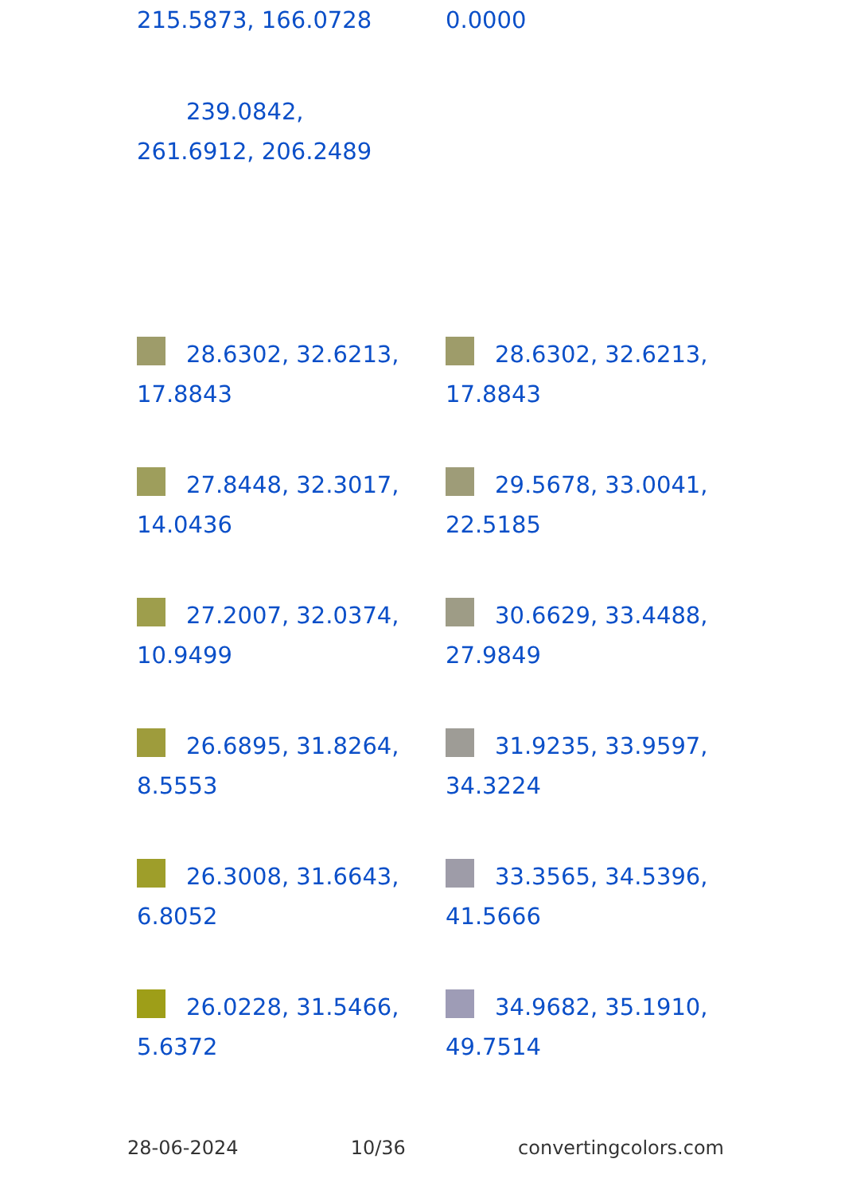215.5873, 166.0728 0.0000
239.0842,
261.6912, 206.2489
28.6302, 32.6213, 17.8843
28.6302, 32.6213, 17.8843
27.8448, 32.3017, 14.0436
29.5678, 33.0041, 22.5185
27.2007, 32.0374, 10.9499
30.6629, 33.4488, 27.9849
26.6895, 31.8264, 8.5553
31.9235, 33.9597, 34.3224
26.3008, 31.6643, 6.8052
33.3565, 34.5396, 41.5666
26.0228, 31.5466, 5.6372
34.9682, 35.1910, 49.7514
28-06-2024 10/36 convertingcolors.com